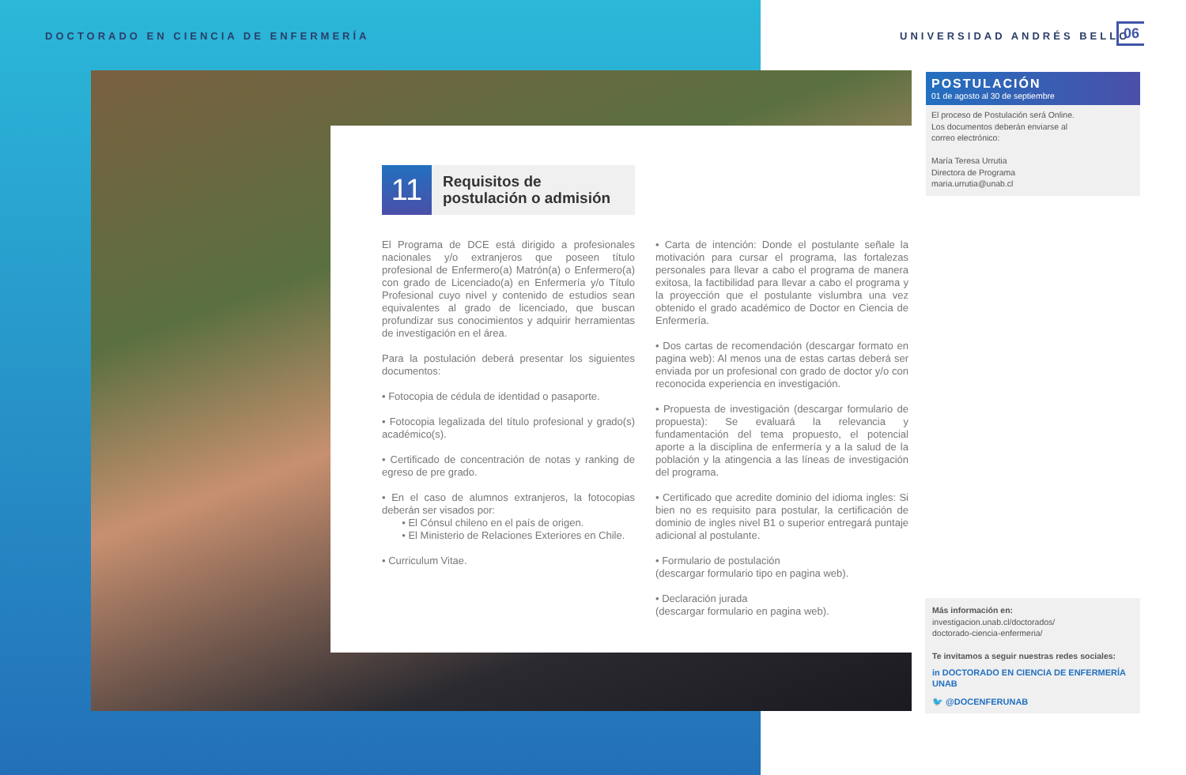DOCTORADO EN CIENCIA DE ENFERMERÍA
UNIVERSIDAD ANDRÉS BELLO 06
11
Requisitos de
postulación o admisión
El Programa de DCE está dirigido a profesionales nacionales y/o extranjeros que poseen título profesional de Enfermero(a) Matrón(a) o Enfermero(a) con grado de Licenciado(a) en Enfermería y/o Título Profesional cuyo nivel y contenido de estudios sean equivalentes al grado de licenciado, que buscan profundizar sus conocimientos y adquirir herramientas de investigación en el área.
Para la postulación deberá presentar los siguientes documentos:
• Fotocopia de cédula de identidad o pasaporte.
• Fotocopia legalizada del título profesional y grado(s) académico(s).
• Certificado de concentración de notas y ranking de egreso de pre grado.
• En el caso de alumnos extranjeros, la fotocopias deberán ser visados por:
• El Cónsul chileno en el país de origen.
• El Ministerio de Relaciones Exteriores en Chile.
• Curriculum Vitae.
• Carta de intención: Donde el postulante señale la motivación para cursar el programa, las fortalezas personales para llevar a cabo el programa de manera exitosa, la factibilidad para llevar a cabo el programa y la proyección que el postulante vislumbra una vez obtenido el grado académico de Doctor en Ciencia de Enfermería.
• Dos cartas de recomendación (descargar formato en pagina web): Al menos una de estas cartas deberá ser enviada por un profesional con grado de doctor y/o con reconocida experiencia en investigación.
• Propuesta de investigación (descargar formulario de propuesta): Se evaluará la relevancia y fundamentación del tema propuesto, el potencial aporte a la disciplina de enfermería y a la salud de la población y la atingencia a las líneas de investigación del programa.
• Certificado que acredite dominio del idioma ingles: Si bien no es requisito para postular, la certificación de dominio de ingles nivel B1 o superior entregará puntaje adicional al postulante.
• Formulario de postulación
(descargar formulario tipo en pagina web).
• Declaración jurada
(descargar formulario en pagina web).
POSTULACIÓN
01 de agosto al 30 de septiembre
El proceso de Postulación será Online.
Los documentos deberán enviarse al
correo electrónico:
María Teresa Urrutia
Directora de Programa
maria.urrutia@unab.cl
Más información en:
investigacion.unab.cl/doctorados/
doctorado-ciencia-enfermeria/
Te invitamos a seguir nuestras redes sociales:
in DOCTORADO EN CIENCIA DE ENFERMERÍA UNAB
🐦 @DOCENFERUNAB